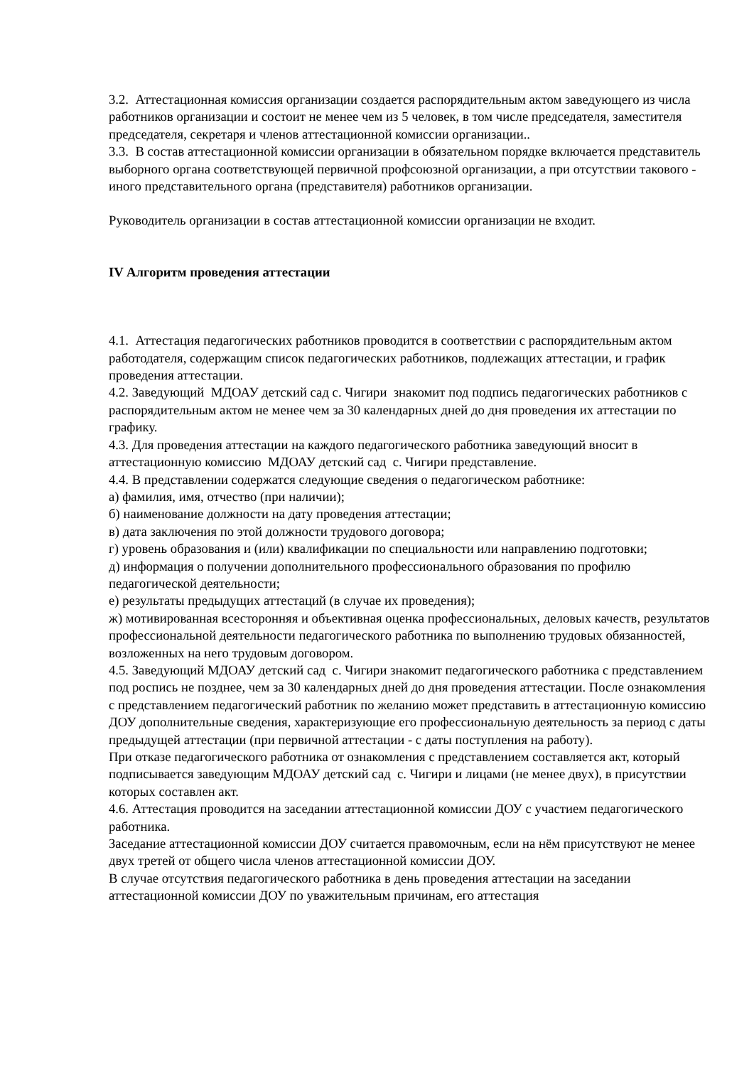3.2. Аттестационная комиссия организации создается распорядительным актом заведующего из числа работников организации и состоит не менее чем из 5 человек, в том числе председателя, заместителя председателя, секретаря и членов аттестационной комиссии организации..
3.3. В состав аттестационной комиссии организации в обязательном порядке включается представитель выборного органа соответствующей первичной профсоюзной организации, а при отсутствии такового - иного представительного органа (представителя) работников организации.
Руководитель организации в состав аттестационной комиссии организации не входит.
IV Алгоритм проведения аттестации
4.1. Аттестация педагогических работников проводится в соответствии с распорядительным актом работодателя, содержащим список педагогических работников, подлежащих аттестации, и график проведения аттестации.
4.2. Заведующий МДОАУ детский сад с. Чигири знакомит под подпись педагогических работников с распорядительным актом не менее чем за 30 календарных дней до дня проведения их аттестации по графику.
4.3. Для проведения аттестации на каждого педагогического работника заведующий вносит в аттестационную комиссию МДОАУ детский сад с. Чигири представление.
4.4. В представлении содержатся следующие сведения о педагогическом работнике:
а) фамилия, имя, отчество (при наличии);
б) наименование должности на дату проведения аттестации;
в) дата заключения по этой должности трудового договора;
г) уровень образования и (или) квалификации по специальности или направлению подготовки;
д) информация о получении дополнительного профессионального образования по профилю педагогической деятельности;
е) результаты предыдущих аттестаций (в случае их проведения);
ж) мотивированная всесторонняя и объективная оценка профессиональных, деловых качеств, результатов профессиональной деятельности педагогического работника по выполнению трудовых обязанностей, возложенных на него трудовым договором.
4.5. Заведующий МДОАУ детский сад с. Чигири знакомит педагогического работника с представлением под роспись не позднее, чем за 30 календарных дней до дня проведения аттестации. После ознакомления с представлением педагогический работник по желанию может представить в аттестационную комиссию ДОУ дополнительные сведения, характеризующие его профессиональную деятельность за период с даты предыдущей аттестации (при первичной аттестации - с даты поступления на работу).
При отказе педагогического работника от ознакомления с представлением составляется акт, который подписывается заведующим МДОАУ детский сад с. Чигири и лицами (не менее двух), в присутствии которых составлен акт.
4.6. Аттестация проводится на заседании аттестационной комиссии ДОУ с участием педагогического работника.
Заседание аттестационной комиссии ДОУ считается правомочным, если на нём присутствуют не менее двух третей от общего числа членов аттестационной комиссии ДОУ.
В случае отсутствия педагогического работника в день проведения аттестации на заседании аттестационной комиссии ДОУ по уважительным причинам, его аттестация